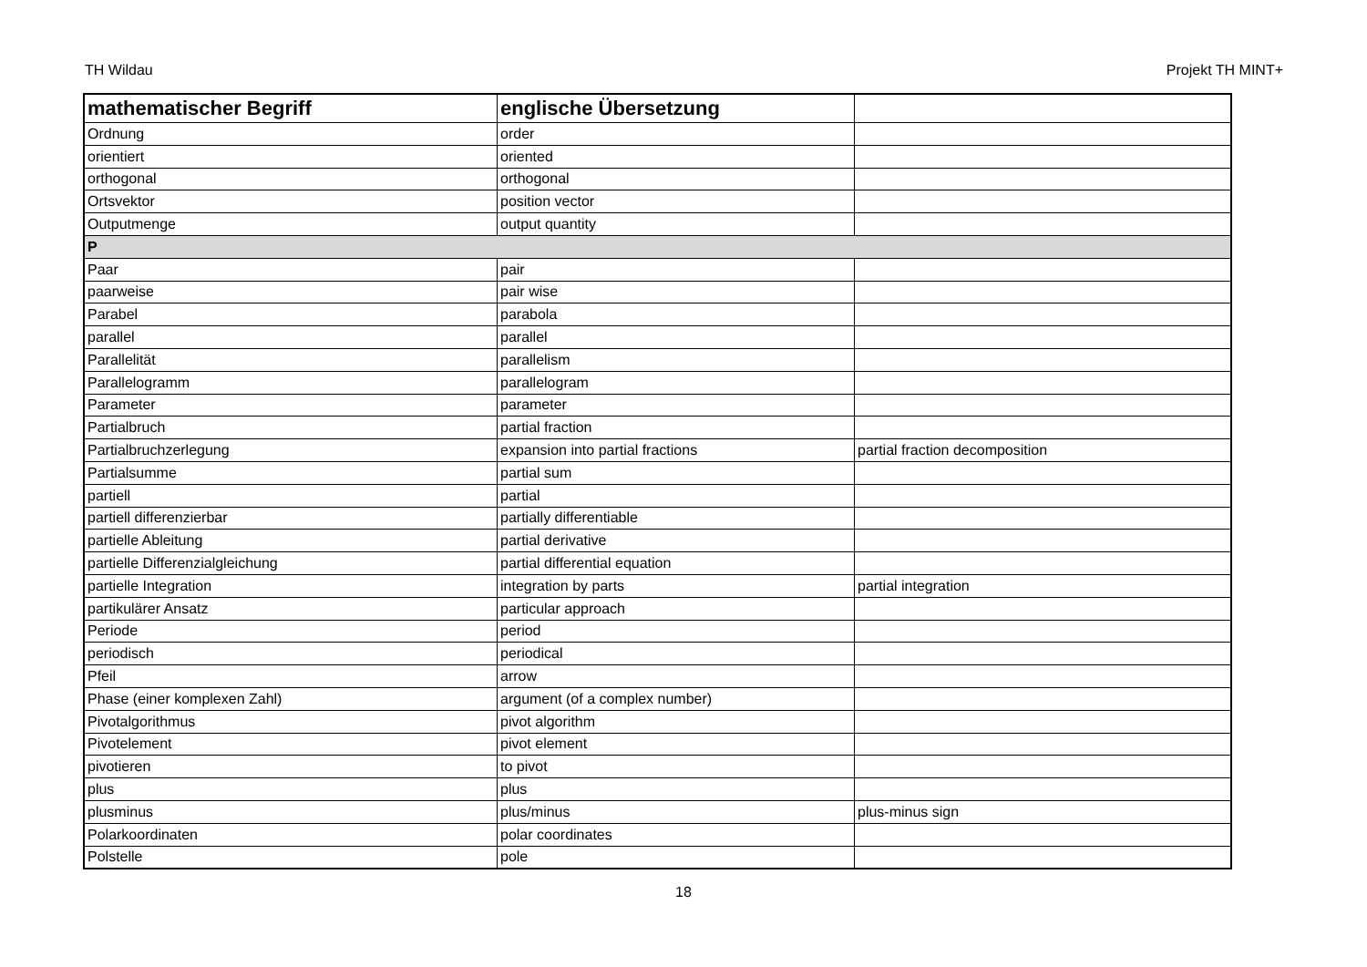TH Wildau Projekt TH MINT+
| mathematischer Begriff | englische Übersetzung | |
| --- | --- | --- |
| Ordnung | order | |
| orientiert | oriented | |
| orthogonal | orthogonal | |
| Ortsvektor | position vector | |
| Outputmenge | output quantity | |
| P | | |
| Paar | pair | |
| paarweise | pair wise | |
| Parabel | parabola | |
| parallel | parallel | |
| Parallelität | parallelism | |
| Parallelogramm | parallelogram | |
| Parameter | parameter | |
| Partialbruch | partial fraction | |
| Partialbruchzerlegung | expansion into partial fractions | partial fraction decomposition |
| Partialsumme | partial sum | |
| partiell | partial | |
| partiell differenzierbar | partially differentiable | |
| partielle Ableitung | partial derivative | |
| partielle Differenzialgleichung | partial differential equation | |
| partielle Integration | integration by parts | partial integration |
| partikulärer Ansatz | particular approach | |
| Periode | period | |
| periodisch | periodical | |
| Pfeil | arrow | |
| Phase (einer komplexen Zahl) | argument (of a complex number) | |
| Pivotalgorithmus | pivot algorithm | |
| Pivotelement | pivot element | |
| pivotieren | to pivot | |
| plus | plus | |
| plusminus | plus/minus | plus-minus sign |
| Polarkoordinaten | polar coordinates | |
| Polstelle | pole | |
18